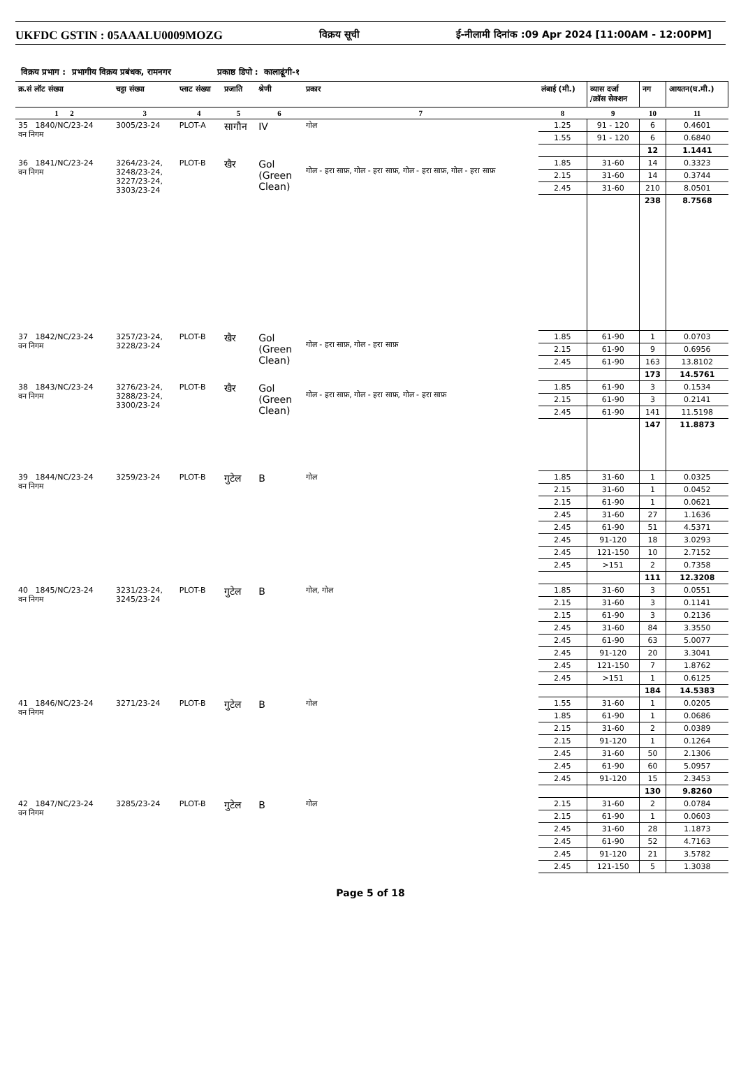UKFDC GSTIN : 05AAALU0009MOZG विक्रय सूची ई-नीलामी दिनांक :09 Apr 2024 [11:00AM - 12:00PM]
विक्रय प्रभाग : प्रभागीय विक्रय प्रबंधक, रामनगर प्रकाष्ठ डिपो : कालाढूंगी-१
| क्र.सं लॉट संख्या | चट्टा संख्या | प्लाट संख्या | प्रजाति | श्रेणी | प्रकार | लंबाई (मी.) | व्यास दर्जा /क्रॉस सेक्शन | नग | आयतन(घ.मी.) |
| --- | --- | --- | --- | --- | --- | --- | --- | --- | --- |
| 1 2 | 3 | 4 | 5 | 6 | 7 | 8 | 9 | 10 | 11 |
| 35 1840/NC/23-24 वन निगम | 3005/23-24 | PLOT-A | सागौन | IV | गोल | 1.25 | 91 - 120 | 6 | 0.4601 |
| | | | | | | 1.55 | 91 - 120 | 6 | 0.6840 |
| | | | | | | | | 12 | 1.1441 |
| 36 1841/NC/23-24 वन निगम | 3264/23-24, 3248/23-24, 3227/23-24, 3303/23-24 | PLOT-B | खैर | Gol (Green Clean) | गोल - हरा साफ़, गोल - हरा साफ़, गोल - हरा साफ़, गोल - हरा साफ़ | 1.85 | 31-60 | 14 | 0.3323 |
| | | | | | | 2.15 | 31-60 | 14 | 0.3744 |
| | | | | | | 2.45 | 31-60 | 210 | 8.0501 |
| | | | | | | | | 238 | 8.7568 |
| 37 1842/NC/23-24 वन निगम | 3257/23-24, 3228/23-24 | PLOT-B | खैर | Gol (Green Clean) | गोल - हरा साफ़, गोल - हरा साफ़ | 1.85 | 61-90 | 1 | 0.0703 |
| | | | | | | 2.15 | 61-90 | 9 | 0.6956 |
| | | | | | | 2.45 | 61-90 | 163 | 13.8102 |
| | | | | | | | | 173 | 14.5761 |
| 38 1843/NC/23-24 वन निगम | 3276/23-24, 3288/23-24, 3300/23-24 | PLOT-B | खैर | Gol (Green Clean) | गोल - हरा साफ़, गोल - हरा साफ़, गोल - हरा साफ़ | 1.85 | 61-90 | 3 | 0.1534 |
| | | | | | | 2.15 | 61-90 | 3 | 0.2141 |
| | | | | | | 2.45 | 61-90 | 141 | 11.5198 |
| | | | | | | | | 147 | 11.8873 |
| 39 1844/NC/23-24 वन निगम | 3259/23-24 | PLOT-B | गुटेल | B | गोल | 1.85 | 31-60 | 1 | 0.0325 |
| | | | | | | 2.15 | 31-60 | 1 | 0.0452 |
| | | | | | | 2.15 | 61-90 | 1 | 0.0621 |
| | | | | | | 2.45 | 31-60 | 27 | 1.1636 |
| | | | | | | 2.45 | 61-90 | 51 | 4.5371 |
| | | | | | | 2.45 | 91-120 | 18 | 3.0293 |
| | | | | | | 2.45 | 121-150 | 10 | 2.7152 |
| | | | | | | 2.45 | >151 | 2 | 0.7358 |
| | | | | | | | | 111 | 12.3208 |
| 40 1845/NC/23-24 वन निगम | 3231/23-24, 3245/23-24 | PLOT-B | गुटेल | B | गोल, गोल | 1.85 | 31-60 | 3 | 0.0551 |
| | | | | | | 2.15 | 31-60 | 3 | 0.1141 |
| | | | | | | 2.15 | 61-90 | 3 | 0.2136 |
| | | | | | | 2.45 | 31-60 | 84 | 3.3550 |
| | | | | | | 2.45 | 61-90 | 63 | 5.0077 |
| | | | | | | 2.45 | 91-120 | 20 | 3.3041 |
| | | | | | | 2.45 | 121-150 | 7 | 1.8762 |
| | | | | | | 2.45 | >151 | 1 | 0.6125 |
| | | | | | | | | 184 | 14.5383 |
| 41 1846/NC/23-24 वन निगम | 3271/23-24 | PLOT-B | गुटेल | B | गोल | 1.55 | 31-60 | 1 | 0.0205 |
| | | | | | | 1.85 | 61-90 | 1 | 0.0686 |
| | | | | | | 2.15 | 31-60 | 2 | 0.0389 |
| | | | | | | 2.15 | 91-120 | 1 | 0.1264 |
| | | | | | | 2.45 | 31-60 | 50 | 2.1306 |
| | | | | | | 2.45 | 61-90 | 60 | 5.0957 |
| | | | | | | 2.45 | 91-120 | 15 | 2.3453 |
| | | | | | | | | 130 | 9.8260 |
| 42 1847/NC/23-24 वन निगम | 3285/23-24 | PLOT-B | गुटेल | B | गोल | 2.15 | 31-60 | 2 | 0.0784 |
| | | | | | | 2.15 | 61-90 | 1 | 0.0603 |
| | | | | | | 2.45 | 31-60 | 28 | 1.1873 |
| | | | | | | 2.45 | 61-90 | 52 | 4.7163 |
| | | | | | | 2.45 | 91-120 | 21 | 3.5782 |
| | | | | | | 2.45 | 121-150 | 5 | 1.3038 |
Page 5 of 18